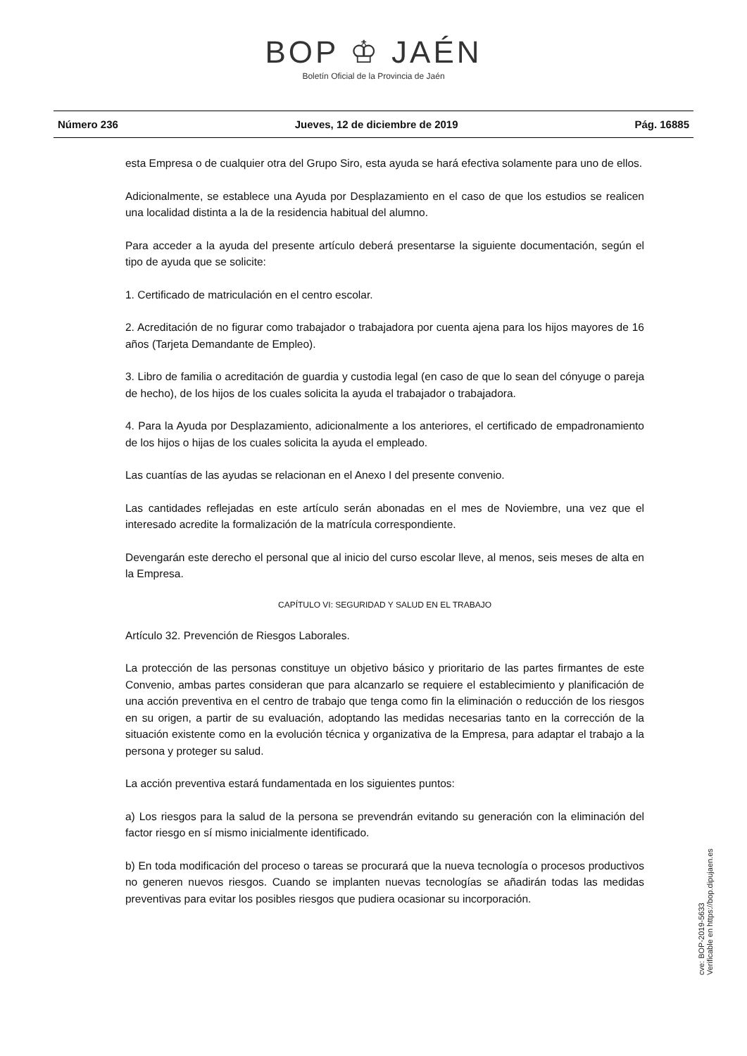BOP ♔ JAÉN
Boletín Oficial de la Provincia de Jaén
Número 236 Jueves, 12 de diciembre de 2019 Pág. 16885
esta Empresa o de cualquier otra del Grupo Siro, esta ayuda se hará efectiva solamente para uno de ellos.
Adicionalmente, se establece una Ayuda por Desplazamiento en el caso de que los estudios se realicen una localidad distinta a la de la residencia habitual del alumno.
Para acceder a la ayuda del presente artículo deberá presentarse la siguiente documentación, según el tipo de ayuda que se solicite:
1. Certificado de matriculación en el centro escolar.
2. Acreditación de no figurar como trabajador o trabajadora por cuenta ajena para los hijos mayores de 16 años (Tarjeta Demandante de Empleo).
3. Libro de familia o acreditación de guardia y custodia legal (en caso de que lo sean del cónyuge o pareja de hecho), de los hijos de los cuales solicita la ayuda el trabajador o trabajadora.
4. Para la Ayuda por Desplazamiento, adicionalmente a los anteriores, el certificado de empadronamiento de los hijos o hijas de los cuales solicita la ayuda el empleado.
Las cuantías de las ayudas se relacionan en el Anexo I del presente convenio.
Las cantidades reflejadas en este artículo serán abonadas en el mes de Noviembre, una vez que el interesado acredite la formalización de la matrícula correspondiente.
Devengarán este derecho el personal que al inicio del curso escolar lleve, al menos, seis meses de alta en la Empresa.
CAPÍTULO VI: SEGURIDAD Y SALUD EN EL TRABAJO
Artículo 32. Prevención de Riesgos Laborales.
La protección de las personas constituye un objetivo básico y prioritario de las partes firmantes de este Convenio, ambas partes consideran que para alcanzarlo se requiere el establecimiento y planificación de una acción preventiva en el centro de trabajo que tenga como fin la eliminación o reducción de los riesgos en su origen, a partir de su evaluación, adoptando las medidas necesarias tanto en la corrección de la situación existente como en la evolución técnica y organizativa de la Empresa, para adaptar el trabajo a la persona y proteger su salud.
La acción preventiva estará fundamentada en los siguientes puntos:
a) Los riesgos para la salud de la persona se prevendrán evitando su generación con la eliminación del factor riesgo en sí mismo inicialmente identificado.
b) En toda modificación del proceso o tareas se procurará que la nueva tecnología o procesos productivos no generen nuevos riesgos. Cuando se implanten nuevas tecnologías se añadirán todas las medidas preventivas para evitar los posibles riesgos que pudiera ocasionar su incorporación.
cve: BOP-2019-5633
Verificable en https://bop.dipujaen.es